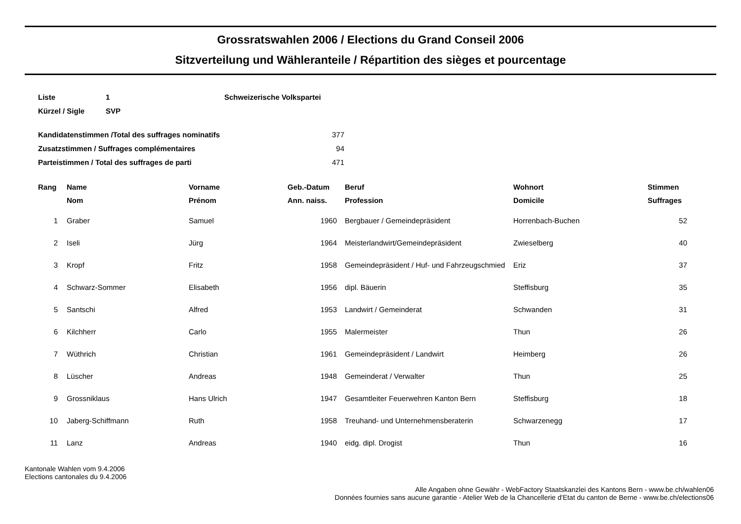Grossratswahlen 2006 / Elections du Grand Conseil 2006
Sitzverteilung und Wähleranteile / Répartition des sièges et pourcentage
| Liste | 1 | Schweizerische Volkspartei |
| Kürzel / Sigle | SVP | |
| Kandidatenstimmen /Total des suffrages nominatifs | 377 |
| Zusatzstimmen / Suffrages complémentaires | 94 |
| Parteistimmen / Total des suffrages de parti | 471 |
| Rang | Name | Vorname | Geb.-Datum | | Beruf | Wohnort | Stimmen |
| --- | --- | --- | --- | --- | --- | --- | --- |
| | Nom | Prénom | Ann. naiss. | | Profession | Domicile | Suffrages |
| 1 | Graber | Samuel | 1960 | | Bergbauer / Gemeindepräsident | Horrenbach-Buchen | 52 |
| 2 | Iseli | Jürg | 1964 | | Meisterlandwirt/Gemeindepräsident | Zwieselberg | 40 |
| 3 | Kropf | Fritz | 1958 | | Gemeindepräsident / Huf- und Fahrzeugschmied | Eriz | 37 |
| 4 | Schwarz-Sommer | Elisabeth | 1956 | | dipl. Bäuerin | Steffisburg | 35 |
| 5 | Santschi | Alfred | 1953 | | Landwirt / Gemeinderat | Schwanden | 31 |
| 6 | Kilchherr | Carlo | 1955 | | Malermeister | Thun | 26 |
| 7 | Wüthrich | Christian | 1961 | | Gemeindepräsident / Landwirt | Heimberg | 26 |
| 8 | Lüscher | Andreas | 1948 | | Gemeinderat / Verwalter | Thun | 25 |
| 9 | Grossniklaus | Hans Ulrich | 1947 | | Gesamtleiter Feuerwehren Kanton Bern | Steffisburg | 18 |
| 10 | Jaberg-Schiffmann | Ruth | 1958 | | Treuhand- und Unternehmensberaterin | Schwarzenegg | 17 |
| 11 | Lanz | Andreas | 1940 | | eidg. dipl. Drogist | Thun | 16 |
Kantonale Wahlen vom 9.4.2006
Elections cantonales du 9.4.2006
Alle Angaben ohne Gewähr - WebFactory Staatskanzlei des Kantons Bern - www.be.ch/wahlen06
Données fournies sans aucune garantie - Atelier Web de la Chancellerie d'Etat du canton de Berne - www.be.ch/elections06